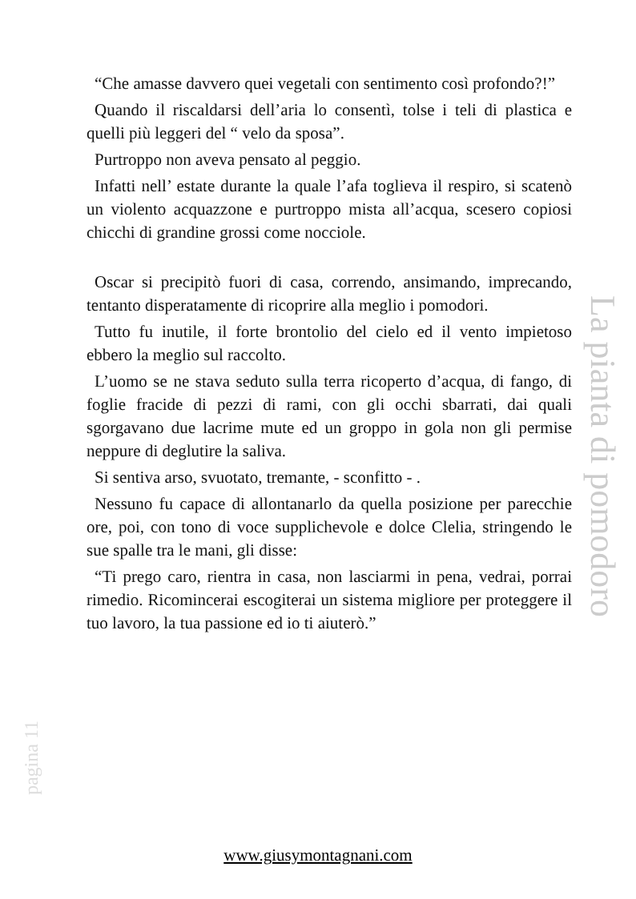“Che amasse davvero quei vegetali con sentimento così profondo?!”
Quando il riscaldarsi dell’aria lo consentì, tolse i teli di plastica e quelli più leggeri del “ velo da sposa”.
Purtroppo non aveva pensato al peggio.
Infatti nell’ estate durante la quale l’afa toglieva il respiro, si scatenò un violento acquazzone e purtroppo mista all’acqua, scesero copiosi chicchi di grandine grossi come nocciole.
Oscar si precipitò fuori di casa, correndo, ansimando, imprecando, tentanto disperatamente di ricoprire alla meglio i pomodori.
Tutto fu inutile, il forte brontolio del cielo ed il vento impietoso ebbero la meglio sul raccolto.
L’uomo se ne stava seduto sulla terra ricoperto d’acqua, di fango, di foglie fracide di pezzi di rami, con gli occhi sbarrati, dai quali sgorgavano due lacrime mute ed un groppo in gola non gli permise neppure di deglutire la saliva.
Si sentiva arso, svuotato, tremante, - sconfitto - .
Nessuno fu capace di allontanarlo da quella posizione per parecchie ore, poi, con tono di voce supplichevole e dolce Clelia, stringendo le sue spalle tra le mani, gli disse:
“Ti prego caro, rientra in casa, non lasciarmi in pena, vedrai, porrai rimedio. Ricomincerai escogiterai un sistema migliore per proteggere il tuo lavoro, la tua passione ed io ti aiuterò.”
La pianta di pomodoro
pagina 11
www.giusymontagnani.com